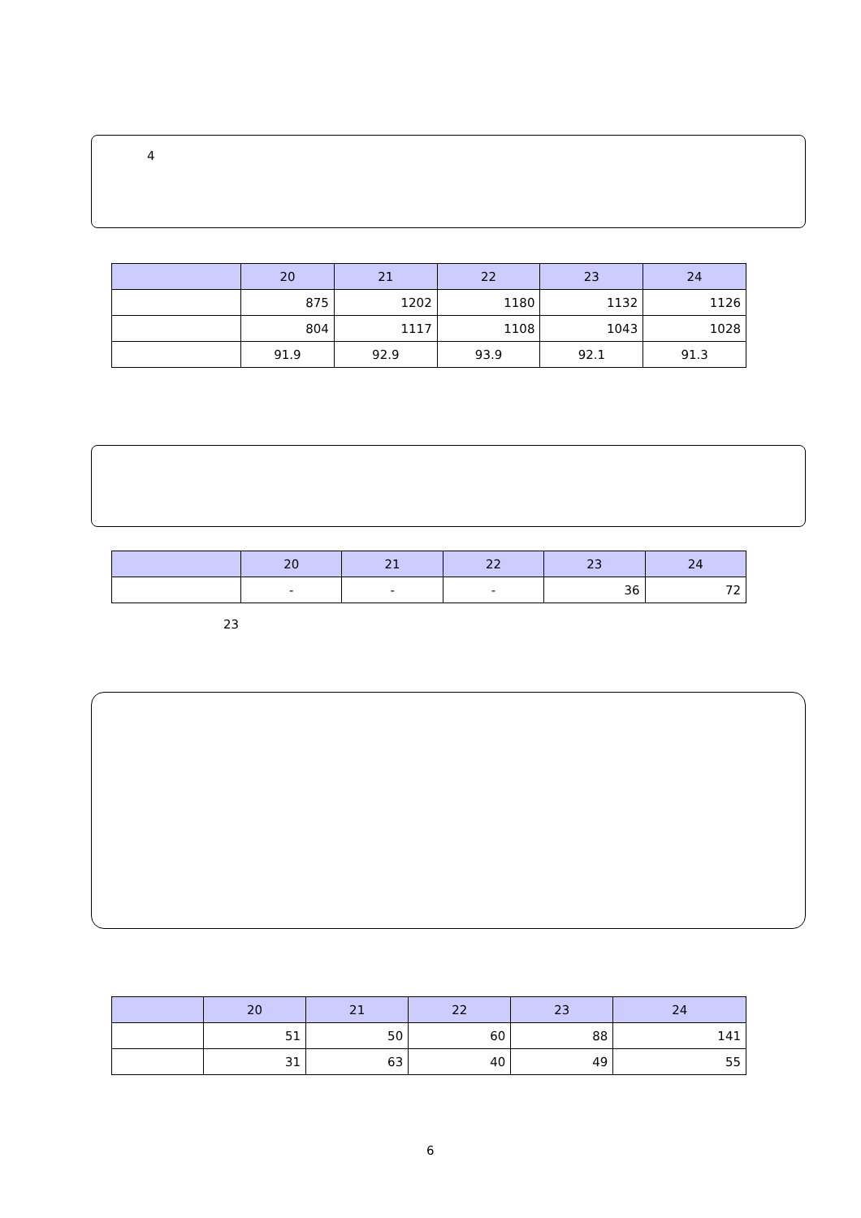4
| | 20 | 21 | 22 | 23 | 24 |
| --- | --- | --- | --- | --- | --- |
| | 875 | 1202 | 1180 | 1132 | 1126 |
| | 804 | 1117 | 1108 | 1043 | 1028 |
| | 91.9 | 92.9 | 93.9 | 92.1 | 91.3 |
| | 20 | 21 | 22 | 23 | 24 |
| --- | --- | --- | --- | --- | --- |
| | - | - | - | 36 | 72 |
23
| | 20 | 21 | 22 | 23 | 24 |
| --- | --- | --- | --- | --- | --- |
| | 51 | 50 | 60 | 88 | 141 |
| | 31 | 63 | 40 | 49 | 55 |
6